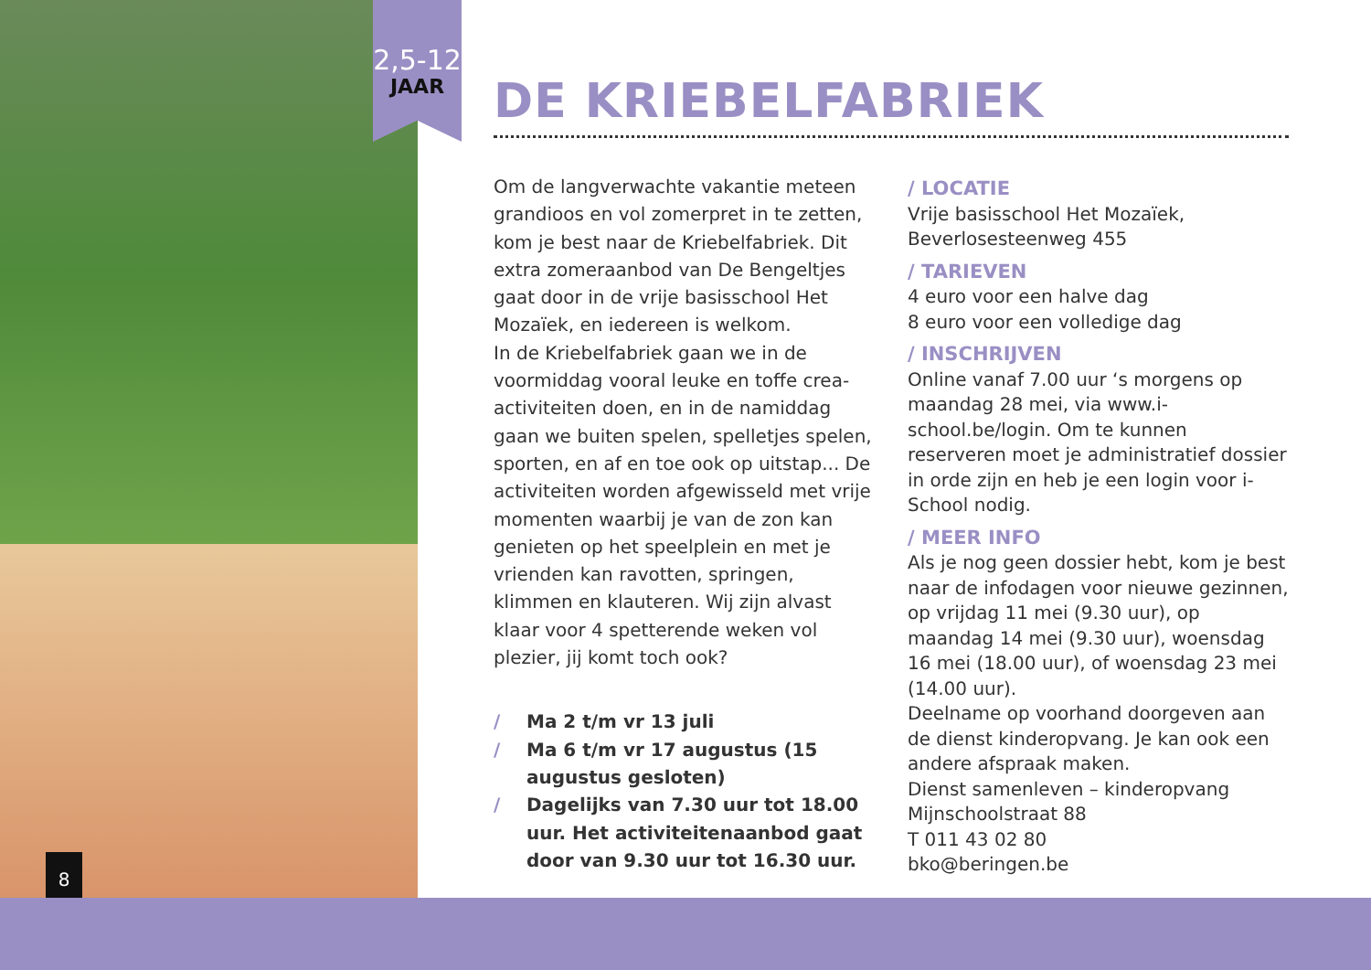2,5-12
JAAR
8
DE KRIEBELFABRIEK
Om de langverwachte vakantie meteen grandioos en vol zomerpret in te zetten, kom je best naar de Kriebelfabriek. Dit extra zomeraanbod van De Bengeltjes gaat door in de vrije basisschool Het Mozaïek, en iedereen is welkom.
In de Kriebelfabriek gaan we in de voormiddag vooral leuke en toffe crea-activiteiten doen, en in de namiddag gaan we buiten spelen, spelletjes spelen, sporten, en af en toe ook op uitstap... De activiteiten worden afgewisseld met vrije momenten waarbij je van de zon kan genieten op het speelplein en met je vrienden kan ravotten, springen, klimmen en klauteren. Wij zijn alvast klaar voor 4 spetterende weken vol plezier, jij komt toch ook?
/ Ma 2 t/m vr 13 juli
/ Ma 6 t/m vr 17 augustus (15 augustus gesloten)
/ Dagelijks van 7.30 uur tot 18.00 uur. Het activiteitenaanbod gaat door van 9.30 uur tot 16.30 uur.
/ LOCATIE
Vrije basisschool Het Mozaïek, Beverlosesteenweg 455
/ TARIEVEN
4 euro voor een halve dag
8 euro voor een volledige dag
/ INSCHRIJVEN
Online vanaf 7.00 uur ‘s morgens op maandag 28 mei, via www.i-school.be/login. Om te kunnen reserveren moet je administratief dossier in orde zijn en heb je een login voor i-School nodig.
/ MEER INFO
Als je nog geen dossier hebt, kom je best naar de infodagen voor nieuwe gezinnen, op vrijdag 11 mei (9.30 uur), op maandag 14 mei (9.30 uur), woensdag 16 mei (18.00 uur), of woensdag 23 mei (14.00 uur).
Deelname op voorhand doorgeven aan de dienst kinderopvang. Je kan ook een andere afspraak maken.
Dienst samenleven – kinderopvang
Mijnschoolstraat 88
T 011 43 02 80
bko@beringen.be